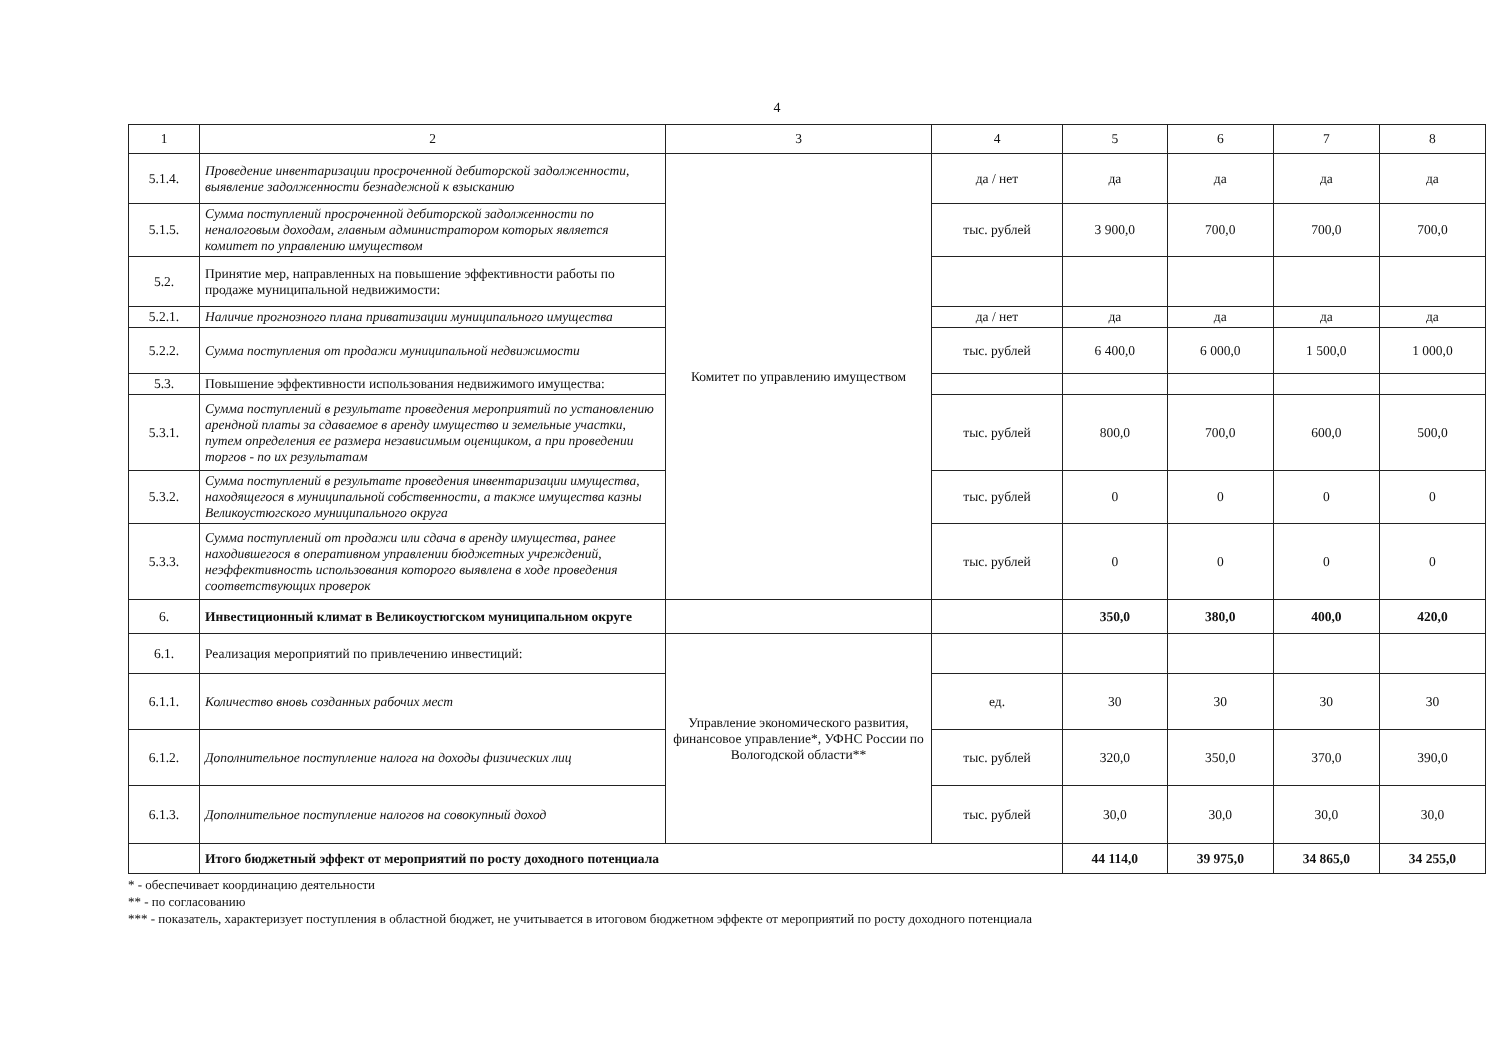4
| 1 | 2 | 3 | 4 | 5 | 6 | 7 | 8 |
| --- | --- | --- | --- | --- | --- | --- | --- |
| 5.1.4. | Проведение инвентаризации просроченной дебиторской задолженности, выявление задолженности безнадежной к взысканию | Комитет по управлению имуществом | да / нет | да | да | да | да |
| 5.1.5. | Сумма поступлений просроченной дебиторской задолженности по неналоговым доходам, главным администратором которых является комитет по управлению имуществом | | тыс. рублей | 3 900,0 | 700,0 | 700,0 | 700,0 |
| 5.2. | Принятие мер, направленных на повышение эффективности работы по продаже муниципальной недвижимости: | | | | | | |
| 5.2.1. | Наличие прогнозного плана приватизации муниципального имущества | | да / нет | да | да | да | да |
| 5.2.2. | Сумма поступления от продажи муниципальной недвижимости | | тыс. рублей | 6 400,0 | 6 000,0 | 1 500,0 | 1 000,0 |
| 5.3. | Повышение эффективности использования недвижимого имущества: | | | | | | |
| 5.3.1. | Сумма поступлений в результате проведения мероприятий по установлению арендной платы за сдаваемое в аренду имущество и земельные участки, путем определения ее размера независимым оценщиком, а при проведении торгов - по их результатам | | тыс. рублей | 800,0 | 700,0 | 600,0 | 500,0 |
| 5.3.2. | Сумма поступлений в результате проведения инвентаризации имущества, находящегося в муниципальной собственности, а также имущества казны Великоустюгского муниципального округа | | тыс. рублей | 0 | 0 | 0 | 0 |
| 5.3.3. | Сумма поступлений от продажи или сдача в аренду имущества, ранее находившегося в оперативном управлении бюджетных учреждений, неэффективность использования которого выявлена в ходе проведения соответствующих проверок | | тыс. рублей | 0 | 0 | 0 | 0 |
| 6. | Инвестиционный климат в Великоустюгском муниципальном округе | | | 350,0 | 380,0 | 400,0 | 420,0 |
| 6.1. | Реализация мероприятий по привлечению инвестиций: | Управление экономического развития, финансовое управление*, УФНС России по Вологодской области** | | | | | |
| 6.1.1. | Количество вновь созданных рабочих мест | | ед. | 30 | 30 | 30 | 30 |
| 6.1.2. | Дополнительное поступление налога на доходы физических лиц | | тыс. рублей | 320,0 | 350,0 | 370,0 | 390,0 |
| 6.1.3. | Дополнительное поступление налогов на совокупный доход | | тыс. рублей | 30,0 | 30,0 | 30,0 | 30,0 |
| | Итого бюджетный эффект от мероприятий по росту доходного потенциала | | | 44 114,0 | 39 975,0 | 34 865,0 | 34 255,0 |
* - обеспечивает координацию деятельности
** - по согласованию
*** - показатель, характеризует поступления в областной бюджет, не учитывается в итоговом бюджетном эффекте от мероприятий по росту доходного потенциала